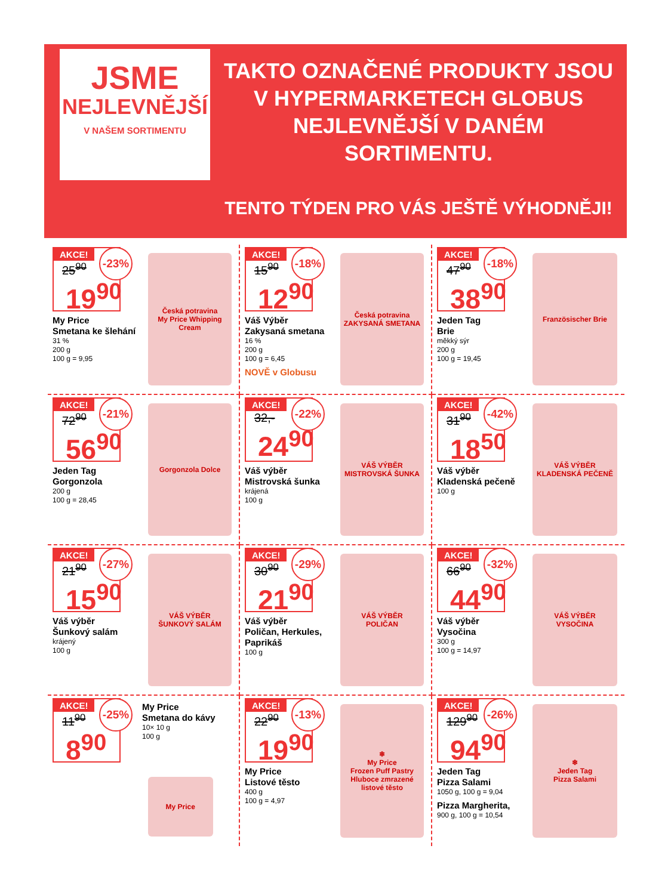JSME
NEJLEVNĚJŠÍ
V NAŠEM SORTIMENTU
TAKTO OZNAČENÉ PRODUKTY JSOU
V HYPERMARKETECH GLOBUS
NEJLEVNĚJŠÍ V DANÉM
SORTIMENTU.
TENTO TÝDEN PRO VÁS JEŠTĚ VÝHODNĚJI!
AKCE!
-23%
25<sup>90</sup>
19<sup>90</sup>
My Price
Smetana ke šlehání
31 %
200 g
100 g = 9,95
Česká potravina
My Price Whipping Cream
AKCE!
-18%
15<sup>90</sup>
12<sup>90</sup>
Váš Výběr
Zakysaná smetana
16 %
200 g
100 g = 6,45
NOVĚ v Globusu
Česká potravina
ZAKYSANÁ SMETANA
AKCE!
-18%
47<sup>90</sup>
38<sup>90</sup>
Jeden Tag
Brie
měkký sýr
200 g
100 g = 19,45
Französischer Brie
AKCE!
-21%
72<sup>90</sup>
56<sup>90</sup>
Jeden Tag
Gorgonzola
200 g
100 g = 28,45
Gorgonzola Dolce
AKCE!
-22%
32,-
24<sup>90</sup>
Váš výběr
Mistrovská šunka
krájená
100 g
VÁŠ VÝBĚR
MISTROVSKÁ ŠUNKA
AKCE!
-42%
31<sup>90</sup>
18<sup>50</sup>
Váš výběr
Kladenská pečeně
100 g
VÁŠ VÝBĚR
KLADENSKÁ PEČENĚ
AKCE!
-27%
21<sup>90</sup>
15<sup>90</sup>
Váš výběr
Šunkový salám
krájený
100 g
VÁŠ VÝBĚR
ŠUNKOVÝ SALÁM
AKCE!
-29%
30<sup>90</sup>
21<sup>90</sup>
Váš výběr
Poličan, Herkules,
Paprikáš
100 g
VÁŠ VÝBĚR
POLIČAN
AKCE!
-32%
66<sup>90</sup>
44<sup>90</sup>
Váš výběr
Vysočina
300 g
100 g = 14,97
VÁŠ VÝBĚR
VYSOČINA
AKCE!
-25%
11<sup>90</sup>
8<sup>90</sup>
My Price
Smetana do kávy
10× 10 g
100 g
My Price
AKCE!
-13%
22<sup>90</sup>
19<sup>90</sup>
My Price
Listové těsto
400 g
100 g = 4,97
❄
My Price
Frozen Puff Pastry
Hluboce zmrazené listové těsto
AKCE!
-26%
129<sup>90</sup>
94<sup>90</sup>
Jeden Tag
Pizza Salami
1050 g, 100 g = 9,04
Pizza Margherita,
900 g, 100 g = 10,54
❄
Jeden Tag
Pizza Salami